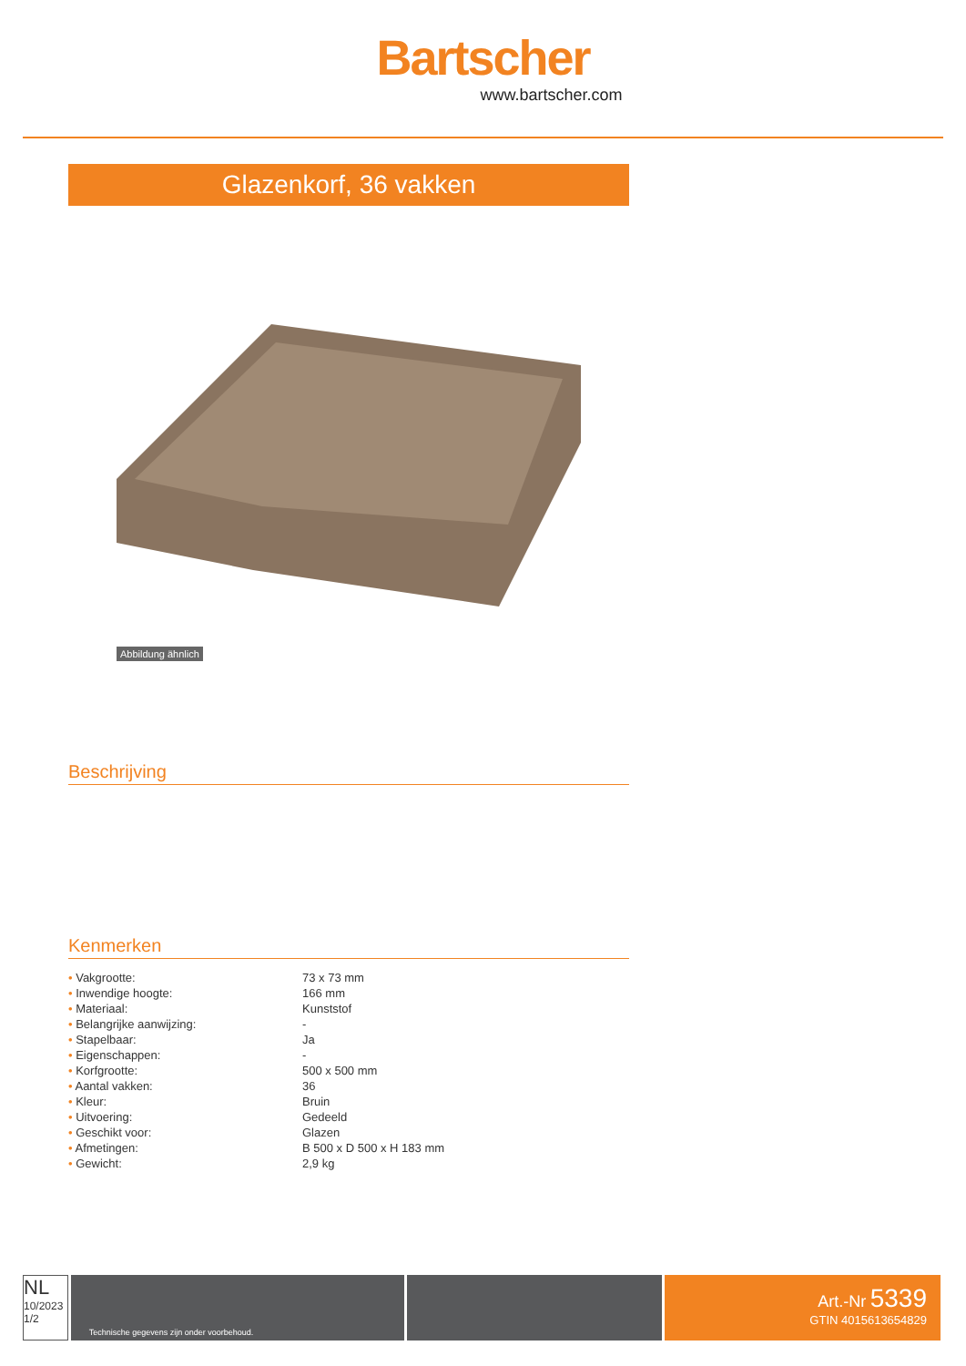Bartscher
www.bartscher.com
Glazenkorf, 36 vakken
Abbildung ähnlich
Beschrijving
Kenmerken
| • Vakgrootte: | 73 x 73 mm |
| • Inwendige hoogte: | 166 mm |
| • Materiaal: | Kunststof |
| • Belangrijke aanwijzing: | - |
| • Stapelbaar: | Ja |
| • Eigenschappen: | - |
| • Korfgrootte: | 500 x 500 mm |
| • Aantal vakken: | 36 |
| • Kleur: | Bruin |
| • Uitvoering: | Gedeeld |
| • Geschikt voor: | Glazen |
| • Afmetingen: | B 500 x D 500 x H 183 mm |
| • Gewicht: | 2,9 kg |
NL
10/2023
1/2
Technische gegevens zijn onder voorbehoud.
Art.-Nr 5339
GTIN 4015613654829